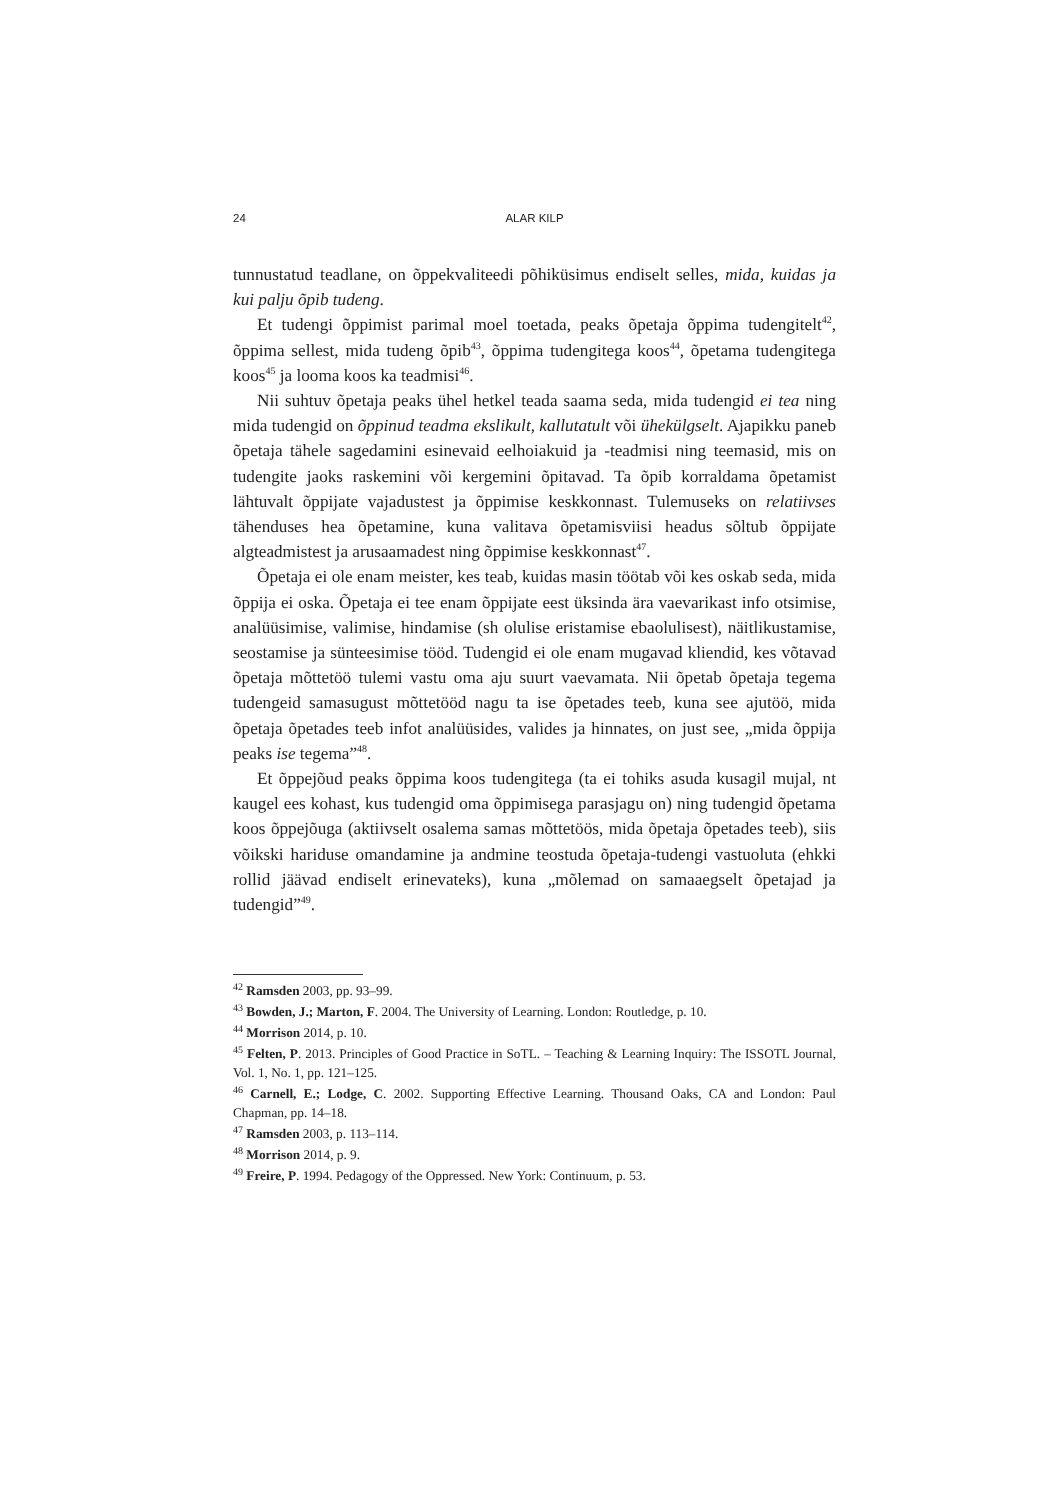24 ALAR KILP
tunnustatud teadlane, on õppekvaliteedi põhiküsimus endiselt selles, mida, kuidas ja kui palju õpib tudeng.
Et tudengi õppimist parimal moel toetada, peaks õpetaja õppima tudengitelt<sup>42</sup>, õppima sellest, mida tudeng õpib<sup>43</sup>, õppima tudengitega koos<sup>44</sup>, õpetama tudengitega koos<sup>45</sup> ja looma koos ka teadmisi<sup>46</sup>.
Nii suhtuv õpetaja peaks ühel hetkel teada saama seda, mida tudengid ei tea ning mida tudengid on õppinud teadma ekslikult, kallutatult või ühekülgselt. Ajapikku paneb õpetaja tähele sagedamini esinevaid eelhoiakuid ja -teadmisi ning teemasid, mis on tudengite jaoks raskemini või kergemini õpitavad. Ta õpib korraldama õpetamist lähtuvalt õppijate vajadustest ja õppimise keskkonnast. Tulemuseks on relatiivses tähenduses hea õpetamine, kuna valitava õpetamisviisi headus sõltub õppijate algteadmistest ja arusaamadest ning õppimise keskkonnast<sup>47</sup>.
Õpetaja ei ole enam meister, kes teab, kuidas masin töötab või kes oskab seda, mida õppija ei oska. Õpetaja ei tee enam õppijate eest üksinda ära vaevarikast info otsimise, analüüsimise, valimise, hindamise (sh olulise eristamise ebaolulisest), näitlikustamise, seostamise ja sünteesimise tööd. Tudengid ei ole enam mugavad kliendid, kes võtavad õpetaja mõttetöö tulemi vastu oma aju suurt vaevamata. Nii õpetab õpetaja tegema tudengeid samasugust mõttetööd nagu ta ise õpetades teeb, kuna see ajutöö, mida õpetaja õpetades teeb infot analüüsides, valides ja hinnates, on just see, „mida õppija peaks ise tegema”<sup>48</sup>.
Et õppejõud peaks õppima koos tudengitega (ta ei tohiks asuda kusagil mujal, nt kaugel ees kohast, kus tudengid oma õppimisega parasjagu on) ning tudengid õpetama koos õppejõuga (aktiivselt osalema samas mõttetöös, mida õpetaja õpetades teeb), siis võikski hariduse omandamine ja andmine teostuda õpetaja-tudengi vastuoluta (ehkki rollid jäävad endiselt erinevateks), kuna „mõlemad on samaaegselt õpetajad ja tudengid”<sup>49</sup>.
<sup>42</sup> Ramsden 2003, pp. 93–99.
<sup>43</sup> Bowden, J.; Marton, F. 2004. The University of Learning. London: Routledge, p. 10.
<sup>44</sup> Morrison 2014, p. 10.
<sup>45</sup> Felten, P. 2013. Principles of Good Practice in SoTL. – Teaching & Learning Inquiry: The ISSOTL Journal, Vol. 1, No. 1, pp. 121–125.
<sup>46</sup> Carnell, E.; Lodge, C. 2002. Supporting Effective Learning. Thousand Oaks, CA and London: Paul Chapman, pp. 14–18.
<sup>47</sup> Ramsden 2003, p. 113–114.
<sup>48</sup> Morrison 2014, p. 9.
<sup>49</sup> Freire, P. 1994. Pedagogy of the Oppressed. New York: Continuum, p. 53.